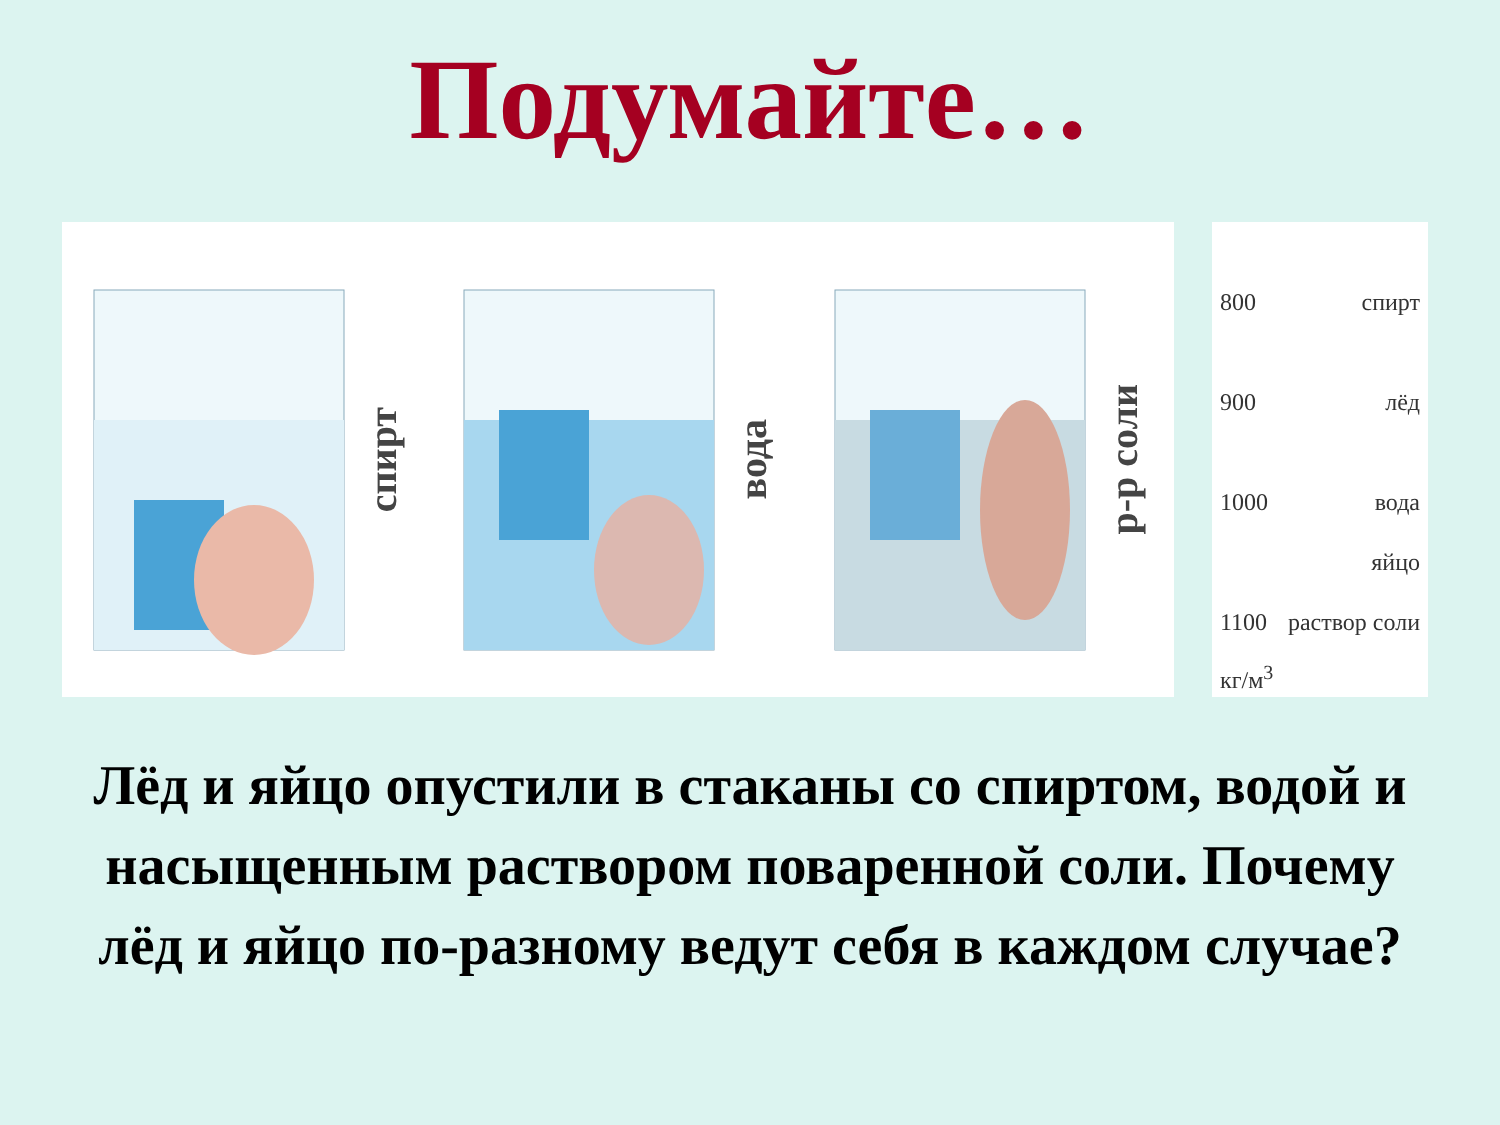Подумайте…
спирт
вода
р-р соли
800 спирт
900 лёд
1000 вода
яйцо
1100 раствор соли
кг/м<sup>3</sup>
Лёд и яйцо опустили в стаканы со спиртом, водой и насыщенным раствором поваренной соли. Почему лёд и яйцо по-разному ведут себя в каждом случае?